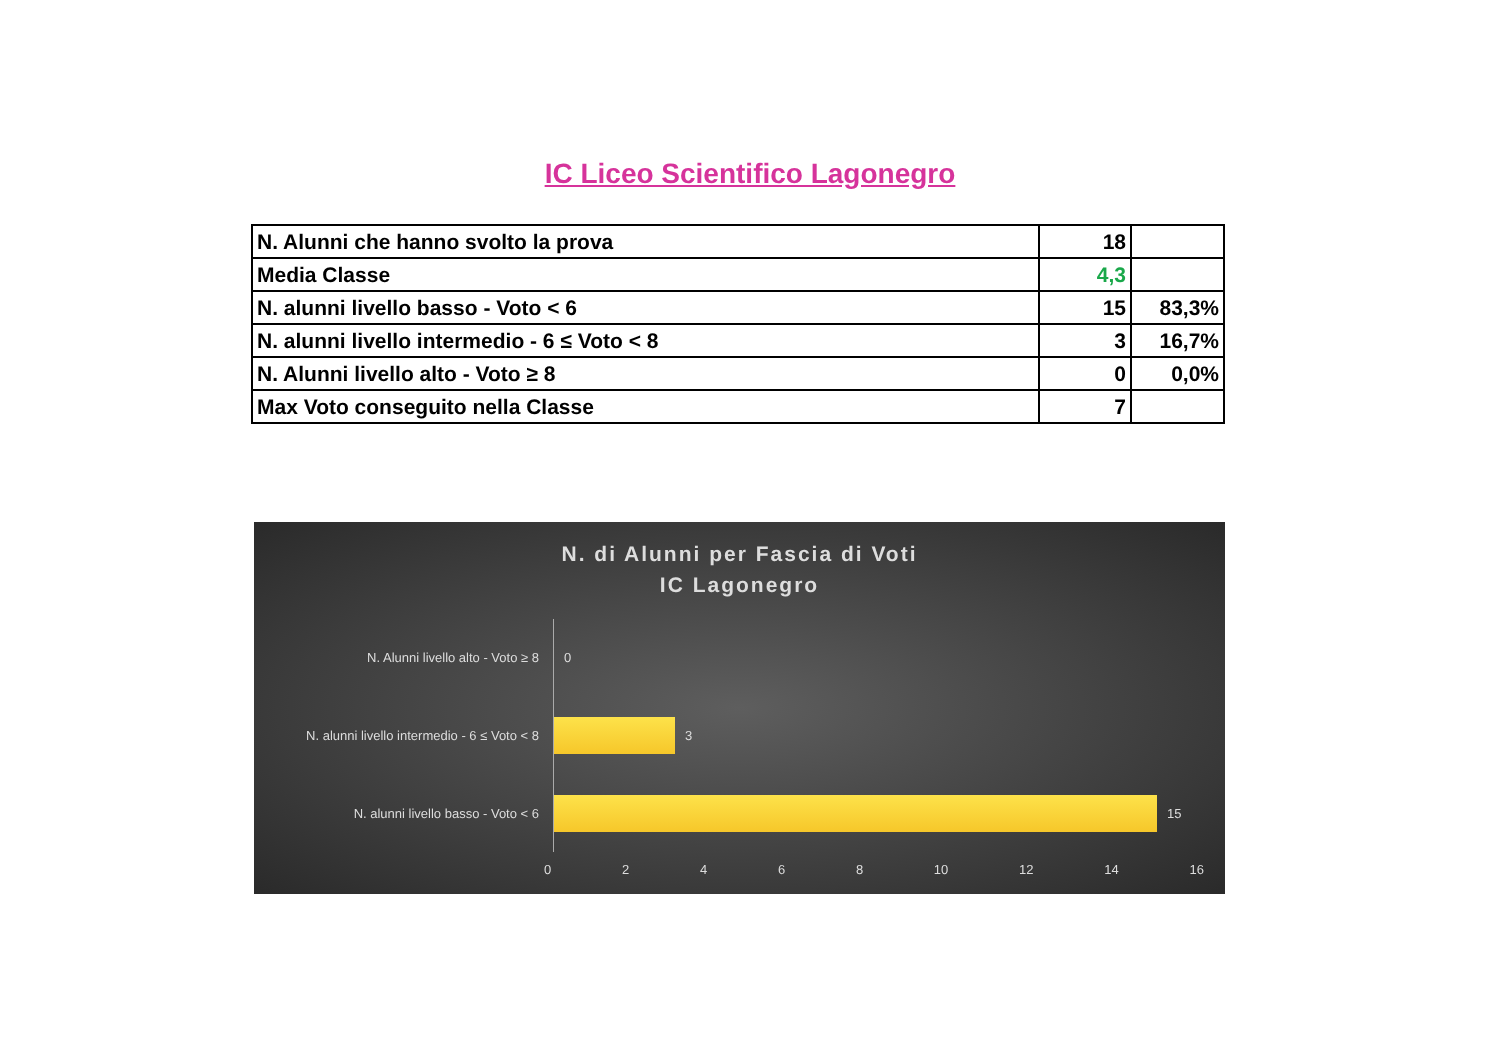IC Liceo Scientifico Lagonegro
| N. Alunni che hanno svolto la prova | 18 | |
| Media Classe | 4,3 | |
| N. alunni livello basso - Voto < 6 | 15 | 83,3% |
| N. alunni livello intermedio - 6 ≤ Voto < 8 | 3 | 16,7% |
| N. Alunni livello alto - Voto ≥ 8 | 0 | 0,0% |
| Max Voto conseguito nella Classe | 7 | |
N. di Alunni per Fascia di Voti
IC Lagonegro
N. Alunni livello alto - Voto ≥ 8 0
N. alunni livello intermedio - 6 ≤ Voto < 8
3
N. alunni livello basso - Voto < 6 15
0 2 4 6 8 10 12 14 16